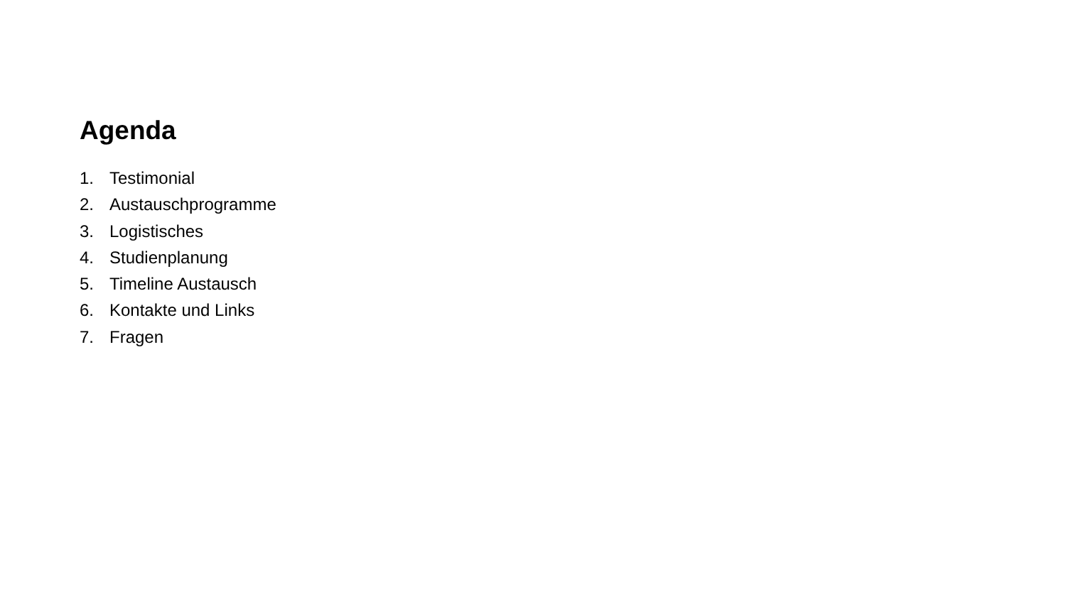Agenda
1. Testimonial
2. Austauschprogramme
3. Logistisches
4. Studienplanung
5. Timeline Austausch
6. Kontakte und Links
7. Fragen